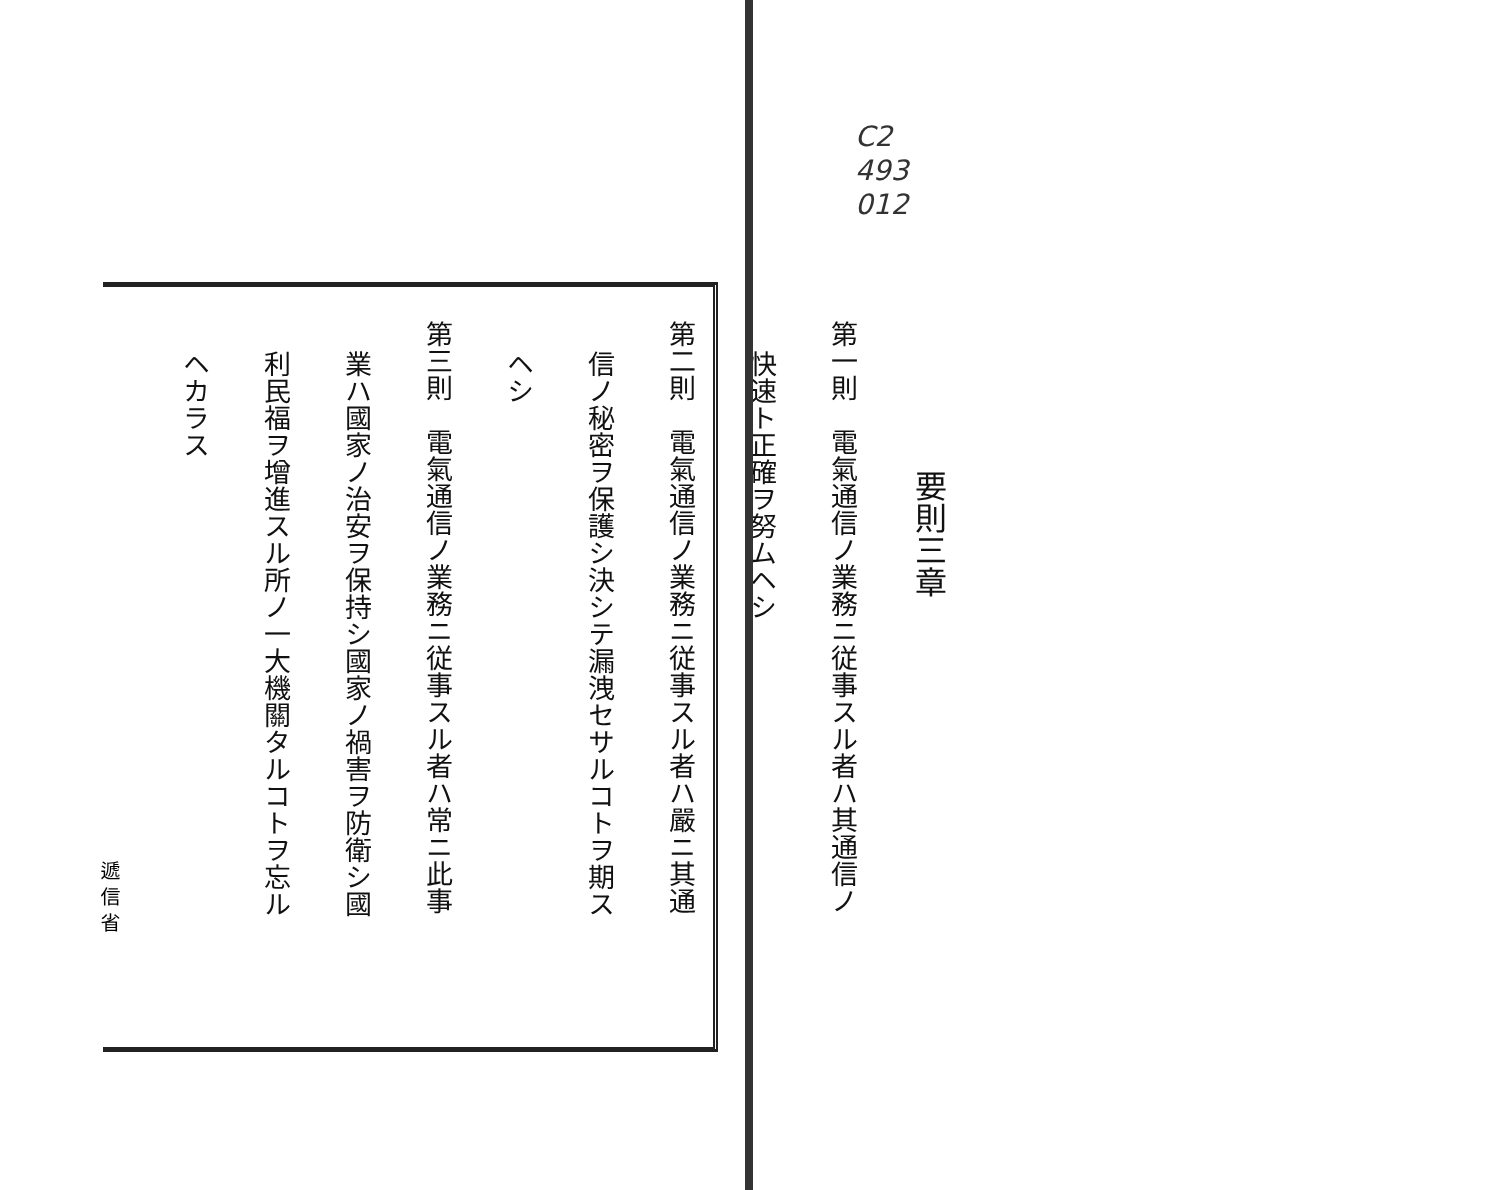要則三章
第一則　電氣通信ノ業務ニ従事スル者ハ其通信ノ
快速ト正確ヲ努ムヘシ
第二則　電氣通信ノ業務ニ従事スル者ハ嚴ニ其通
信ノ秘密ヲ保護シ決シテ漏洩セサルコトヲ期ス
ヘシ
第三則　電氣通信ノ業務ニ従事スル者ハ常ニ此事
業ハ國家ノ治安ヲ保持シ國家ノ禍害ヲ防衛シ國
利民福ヲ增進スル所ノ一大機關タルコトヲ忘ル
ヘカラス
遞 信 省
C2
493
012